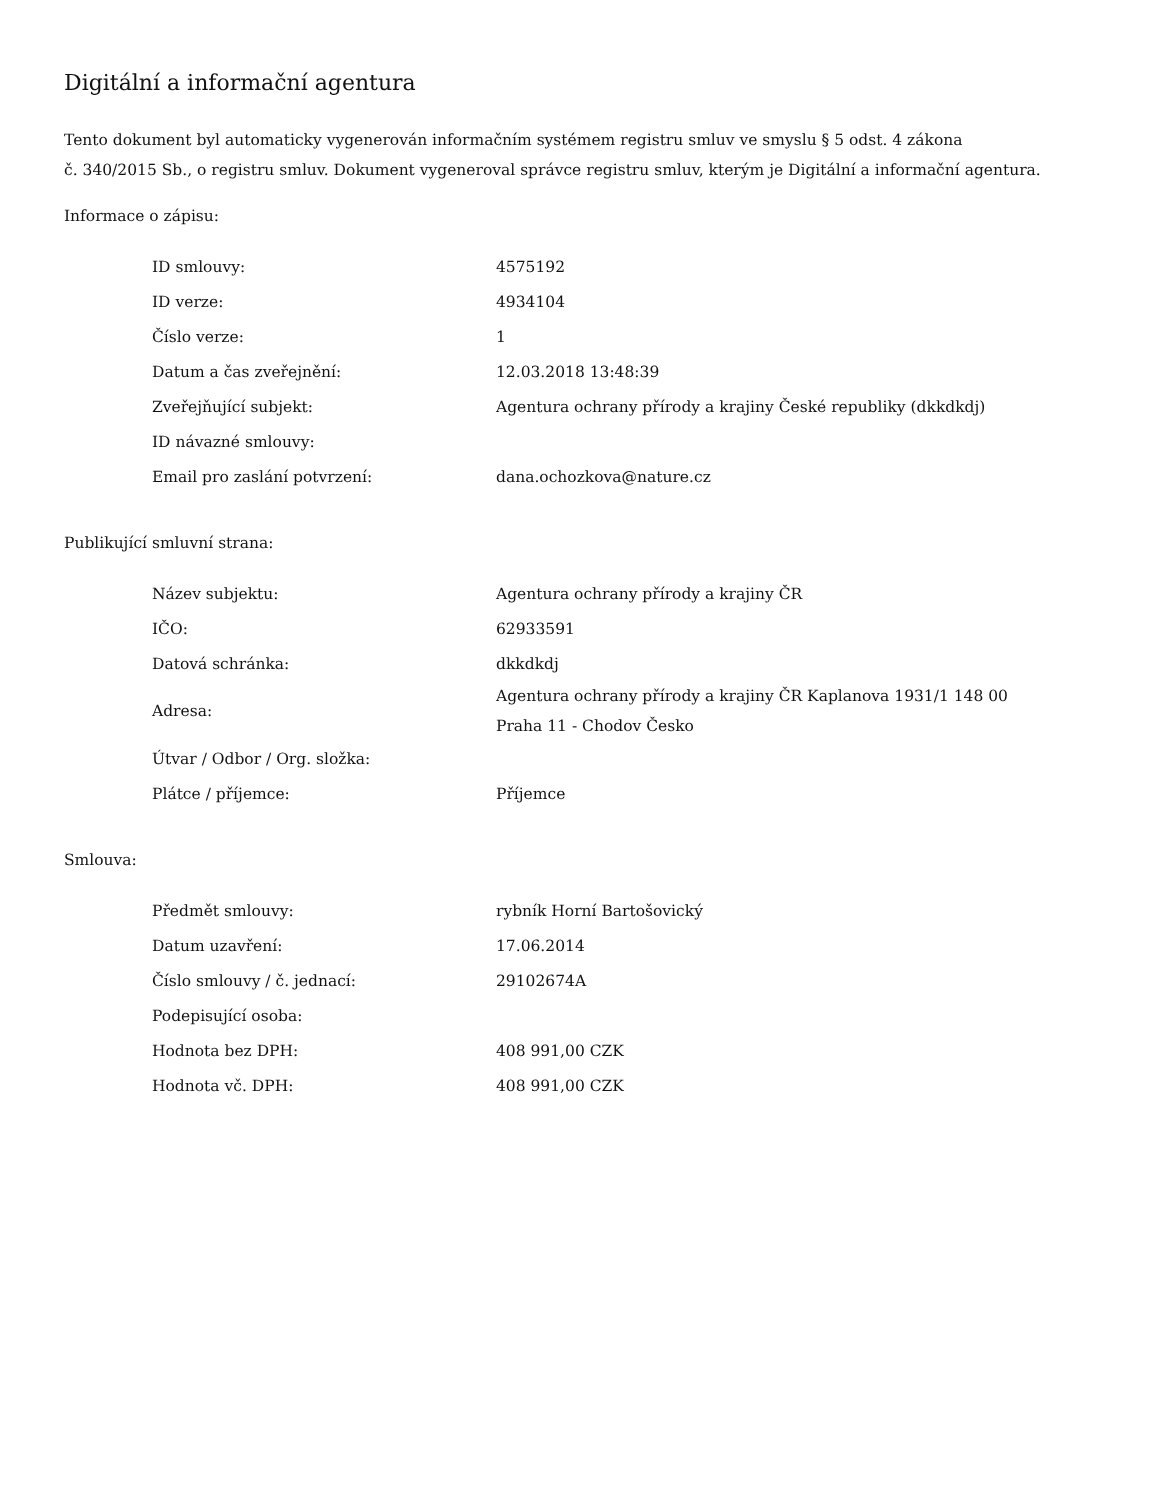Digitální a informační agentura
Tento dokument byl automaticky vygenerován informačním systémem registru smluv ve smyslu § 5 odst. 4 zákona
č. 340/2015 Sb., o registru smluv. Dokument vygeneroval správce registru smluv, kterým je Digitální a informační agentura.
Informace o zápisu:
| ID smlouvy: | 4575192 |
| ID verze: | 4934104 |
| Číslo verze: | 1 |
| Datum a čas zveřejnění: | 12.03.2018 13:48:39 |
| Zveřejňující subjekt: | Agentura ochrany přírody a krajiny České republiky (dkkdkdj) |
| ID návazné smlouvy: | |
| Email pro zaslání potvrzení: | dana.ochozkova@nature.cz |
Publikující smluvní strana:
| Název subjektu: | Agentura ochrany přírody a krajiny ČR |
| IČO: | 62933591 |
| Datová schránka: | dkkdkdj |
| Adresa: | Agentura ochrany přírody a krajiny ČR Kaplanova 1931/1 148 00 Praha 11 - Chodov Česko |
| Útvar / Odbor / Org. složka: | |
| Plátce / příjemce: | Příjemce |
Smlouva:
| Předmět smlouvy: | rybník Horní Bartošovický |
| Datum uzavření: | 17.06.2014 |
| Číslo smlouvy / č. jednací: | 29102674A |
| Podepisující osoba: | |
| Hodnota bez DPH: | 408 991,00 CZK |
| Hodnota vč. DPH: | 408 991,00 CZK |